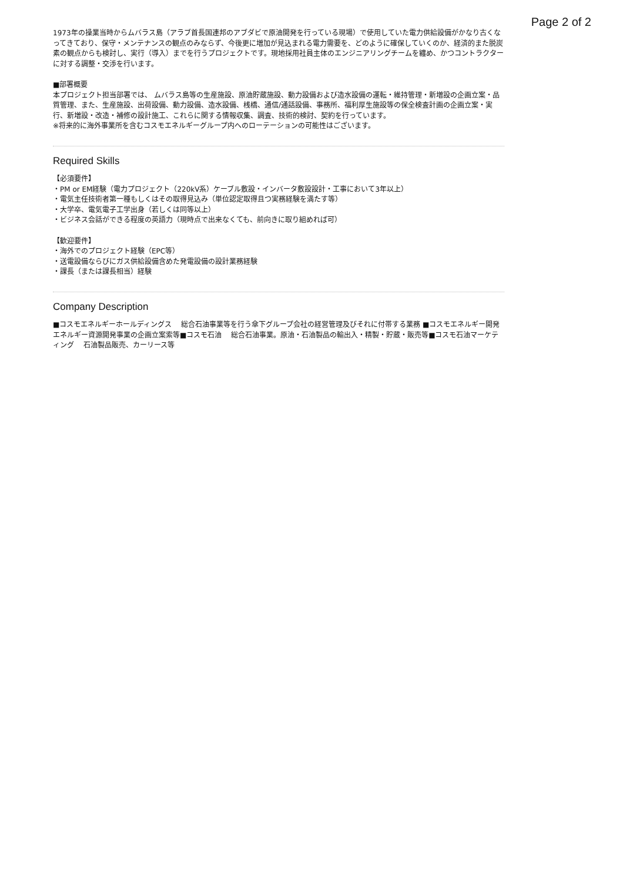Page 2 of 2
1973年の操業当時からムバラス島（アラブ首長国連邦のアブダビで原油開発を行っている現場）で使用していた電力供給設備がかなり古くなってきており、保守・メンテナンスの観点のみならず、今後更に増加が見込まれる電力需要を、どのように確保していくのか、経済的また脱炭素の観点からも検討し、実行（導入）までを行うプロジェクトです。現地採用社員主体のエンジニアリングチームを纏め、かつコントラクターに対する調整・交渉を行います。
■部署概要
本プロジェクト担当部署では、 ムバラス島等の生産施設、原油貯蔵施設、動力設備および造水設備の運転・維持管理・新増設の企画立案・品質管理、また、生産施設、出荷設備、動力設備、造水設備、桟橋、通信/通話設備、事務所、福利厚生施設等の保全検査計画の企画立案・実行、新増設・改造・補修の設計施工、これらに関する情報収集、調査、技術的検討、契約を行っています。
※将来的に海外事業所を含むコスモエネルギーグループ内へのローテーションの可能性はございます。
Required Skills
【必須要件】
・PM or EM経験（電力プロジェクト（220kV系）ケーブル敷設・インバータ敷設設計・工事において3年以上）
・電気主任技術者第一種もしくはその取得見込み（単位認定取得且つ実務経験を満たす等）
・大学卒、電気電子工学出身（若しくは同等以上）
・ビジネス会話ができる程度の英語力（現時点で出来なくても、前向きに取り組めれば可）
【歓迎要件】
・海外でのプロジェクト経験（EPC等）
・送電設備ならびにガス供給設備含めた発電設備の設計業務経験
・課長（または課長相当）経験
Company Description
■コスモエネルギーホールディングス　 総合石油事業等を行う傘下グループ会社の経営管理及びそれに付帯する業務 ■コスモエネルギー開発　 エネルギー資源開発事業の企画立案索等■コスモ石油　 総合石油事業。原油・石油製品の輸出入・精製・貯蔵・販売等■コスモ石油マーケティング　 石油製品販売、カーリース等